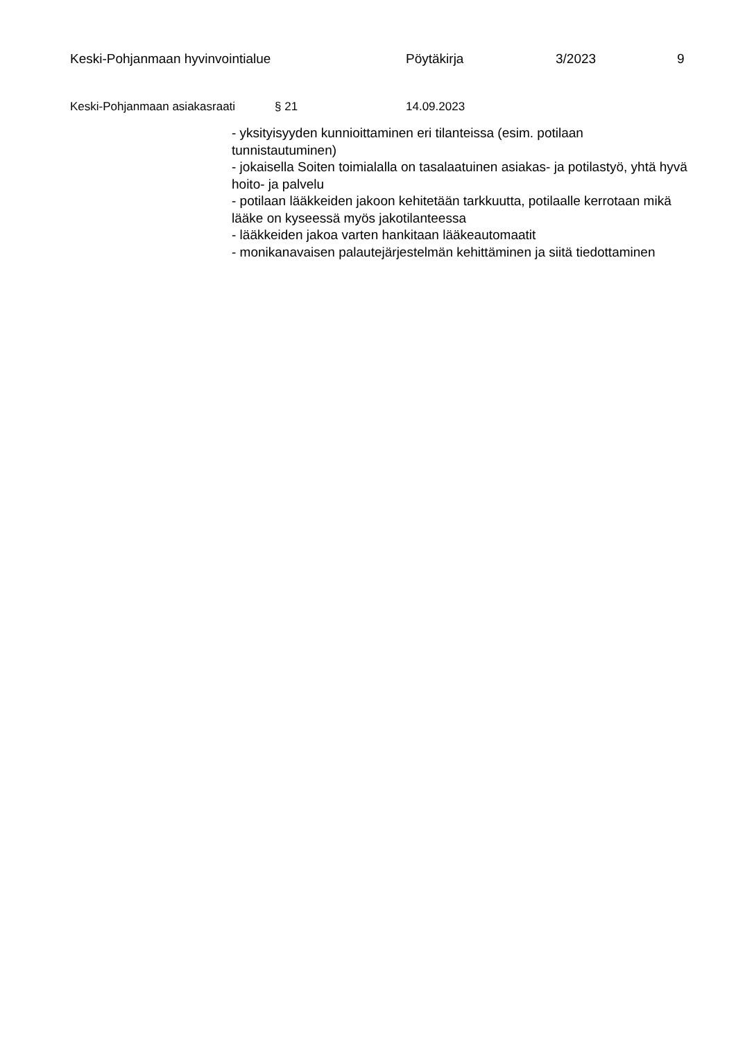Keski-Pohjanmaan hyvinvointialue Pöytäkirja 3/2023 9
Keski-Pohjanmaan asiakasraati
§ 21 14.09.2023
- yksityisyyden kunnioittaminen eri tilanteissa (esim. potilaan tunnistautuminen)
- jokaisella Soiten toimialalla on tasalaatuinen asiakas- ja potilastyö, yhtä hyvä hoito- ja palvelu
- potilaan lääkkeiden jakoon kehitetään tarkkuutta, potilaalle kerrotaan mikä lääke on kyseessä myös jakotilanteessa
- lääkkeiden jakoa varten hankitaan lääkeautomaatit
- monikanavaisen palautejärjestelmän kehittäminen ja siitä tiedottaminen